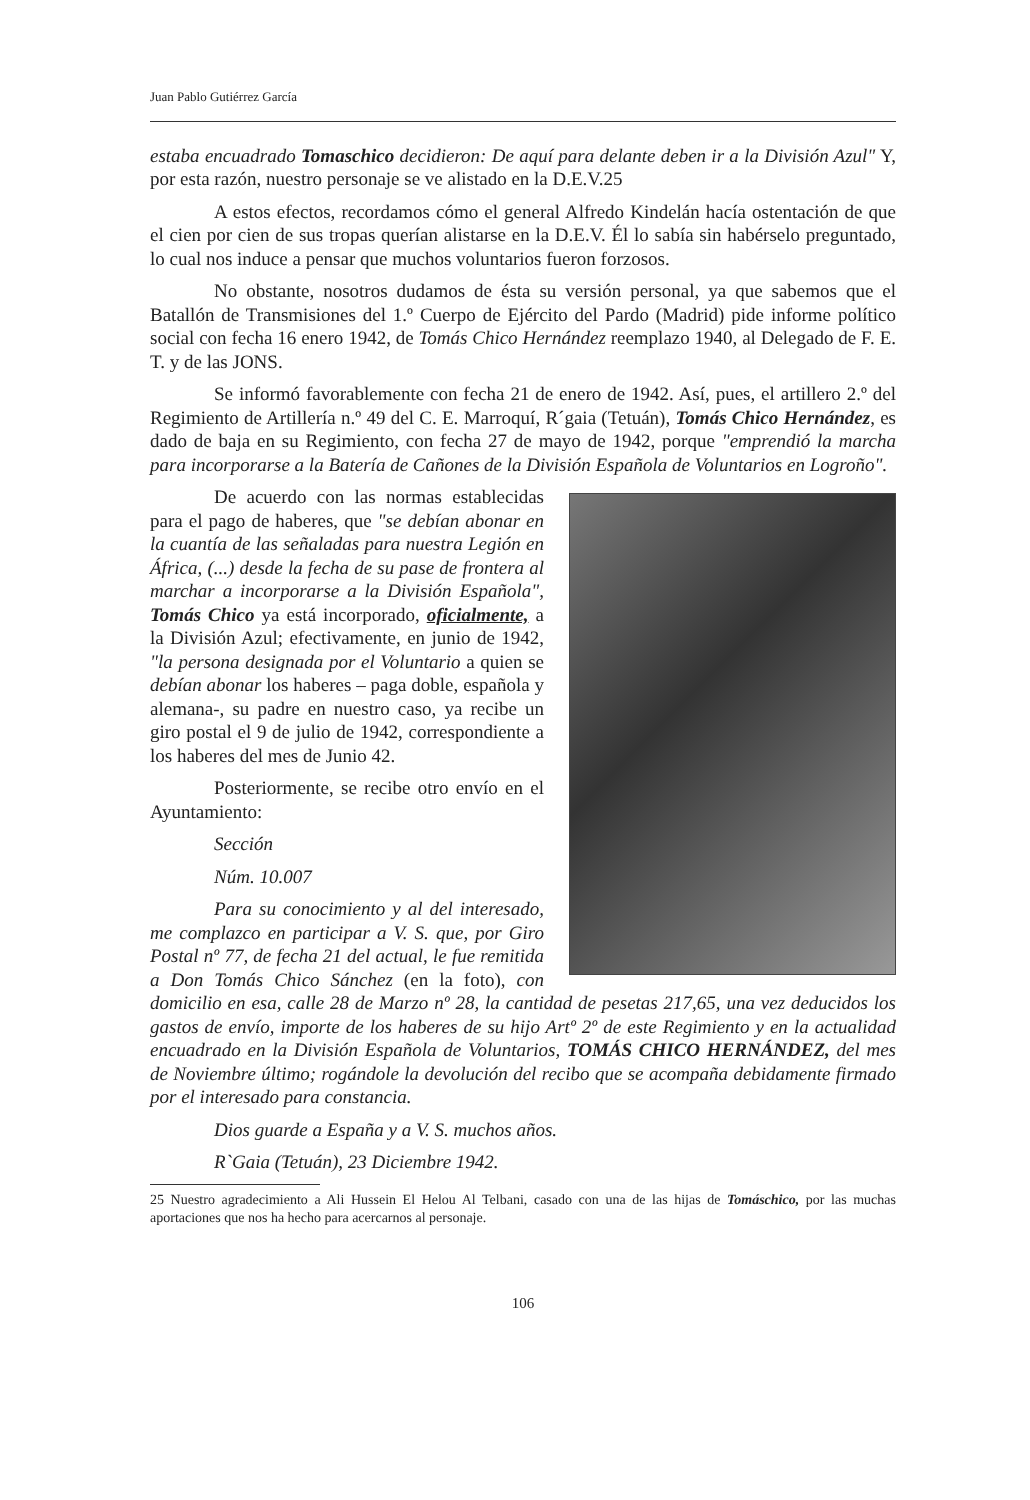Juan Pablo Gutiérrez García
estaba encuadrado Tomaschico decidieron: De aquí para delante deben ir a la División Azul" Y, por esta razón, nuestro personaje se ve alistado en la D.E.V.25
A estos efectos, recordamos cómo el general Alfredo Kindelán hacía ostentación de que el cien por cien de sus tropas querían alistarse en la D.E.V. Él lo sabía sin habérselo preguntado, lo cual nos induce a pensar que muchos voluntarios fueron forzosos.
No obstante, nosotros dudamos de ésta su versión personal, ya que sabemos que el Batallón de Transmisiones del 1.º Cuerpo de Ejército del Pardo (Madrid) pide informe político social con fecha 16 enero 1942, de Tomás Chico Hernández reemplazo 1940, al Delegado de F. E. T. y de las JONS.
Se informó favorablemente con fecha 21 de enero de 1942. Así, pues, el artillero 2.º del Regimiento de Artillería n.º 49 del C. E. Marroquí, R´gaia (Tetuán), Tomás Chico Hernández, es dado de baja en su Regimiento, con fecha 27 de mayo de 1942, porque "emprendió la marcha para incorporarse a la Batería de Cañones de la División Española de Voluntarios en Logroño".
De acuerdo con las normas establecidas para el pago de haberes, que "se debían abonar en la cuantía de las señaladas para nuestra Legión en África, (...) desde la fecha de su pase de frontera al marchar a incorporarse a la División Española", Tomás Chico ya está incorporado, oficialmente, a la División Azul; efectivamente, en junio de 1942, "la persona designada por el Voluntario a quien se debían abonar los haberes – paga doble, española y alemana-, su padre en nuestro caso, ya recibe un giro postal el 9 de julio de 1942, correspondiente a los haberes del mes de Junio 42.
Posteriormente, se recibe otro envío en el Ayuntamiento:
Sección
Núm. 10.007
Para su conocimiento y al del interesado, me complazco en participar a V. S. que, por Giro Postal nº 77, de fecha 21 del actual, le fue remitida a Don Tomás Chico Sánchez (en la foto), con domicilio en esa, calle 28 de Marzo nº 28, la cantidad de pesetas 217,65, una vez deducidos los gastos de envío, importe de los haberes de su hijo Artº 2º de este Regimiento y en la actualidad encuadrado en la División Española de Voluntarios, TOMÁS CHICO HERNÁNDEZ, del mes de Noviembre último; rogándole la devolución del recibo que se acompaña debidamente firmado por el interesado para constancia.
Dios guarde a España y a V. S. muchos años.
R`Gaia (Tetuán), 23 Diciembre 1942.
25 Nuestro agradecimiento a Ali Hussein El Helou Al Telbani, casado con una de las hijas de Tomáschico, por las muchas aportaciones que nos ha hecho para acercarnos al personaje.
106